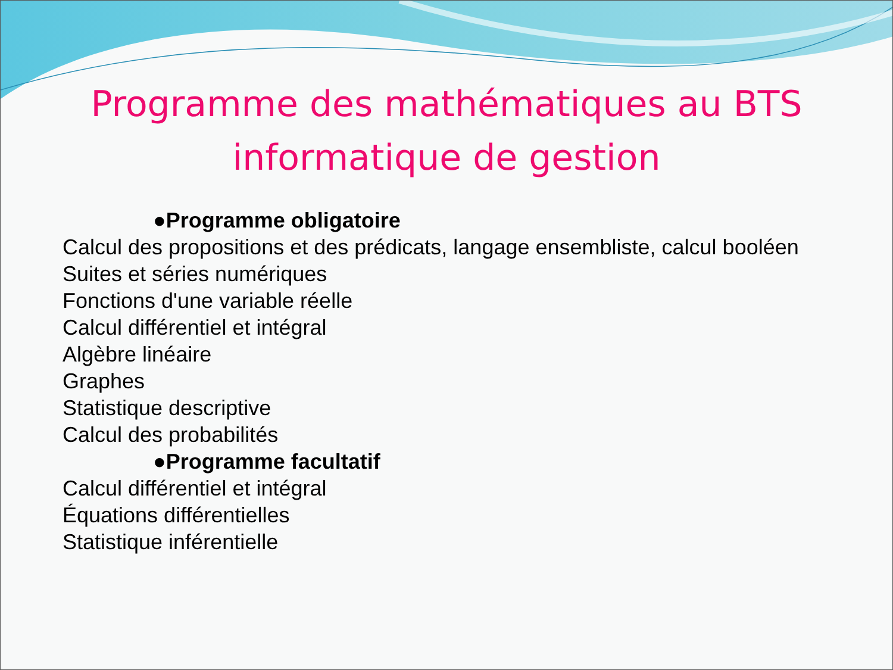Programme des mathématiques au BTS
informatique de gestion
●Programme obligatoire
Calcul des propositions et des prédicats, langage ensembliste, calcul booléen
Suites et séries numériques
Fonctions d'une variable réelle
Calcul différentiel et intégral
Algèbre linéaire
Graphes
Statistique descriptive
Calcul des probabilités
●Programme facultatif
Calcul différentiel et intégral
Équations différentielles
Statistique inférentielle